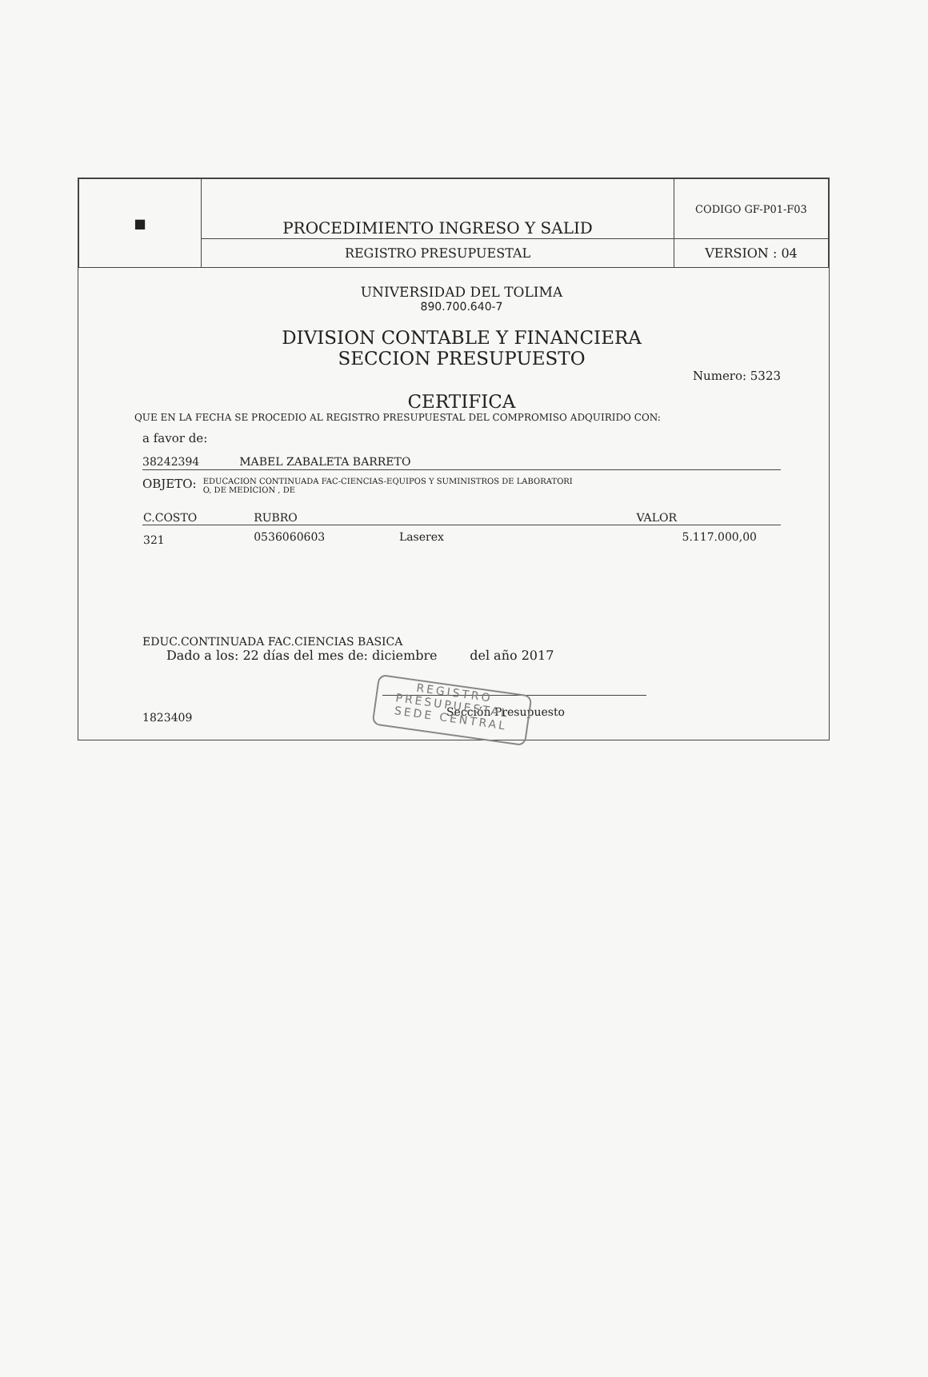| ■ | PROCEDIMIENTO INGRESO Y SALID | CODIGO GF-P01-F03 |
| | REGISTRO PRESUPUESTAL | VERSION : 04 |
UNIVERSIDAD DEL TOLIMA
890.700.640-7
DIVISION CONTABLE Y FINANCIERA
SECCION PRESUPUESTO
Numero: 5323
CERTIFICA
QUE EN LA FECHA SE PROCEDIO AL REGISTRO PRESUPUESTAL DEL COMPROMISO ADQUIRIDO CON:
a favor de:
38242394 MABEL ZABALETA BARRETO
OBJETO: EDUCACION CONTINUADA FAC-CIENCIAS-EQUIPOS Y SUMINISTROS DE LABORATORI
O, DE MEDICION , DE
| C.COSTO | RUBRO | | VALOR |
| --- | --- | --- | --- |
| 321 | 0536060603 | Laserex | 5.117.000,00 |
EDUC.CONTINUADA FAC.CIENCIAS BASICA
Dado a los: 22 días del mes de: diciembre del año 2017
1823409 Sección Presupuesto
REGISTRO
PRESUPUESTAL
SEDE CENTRAL